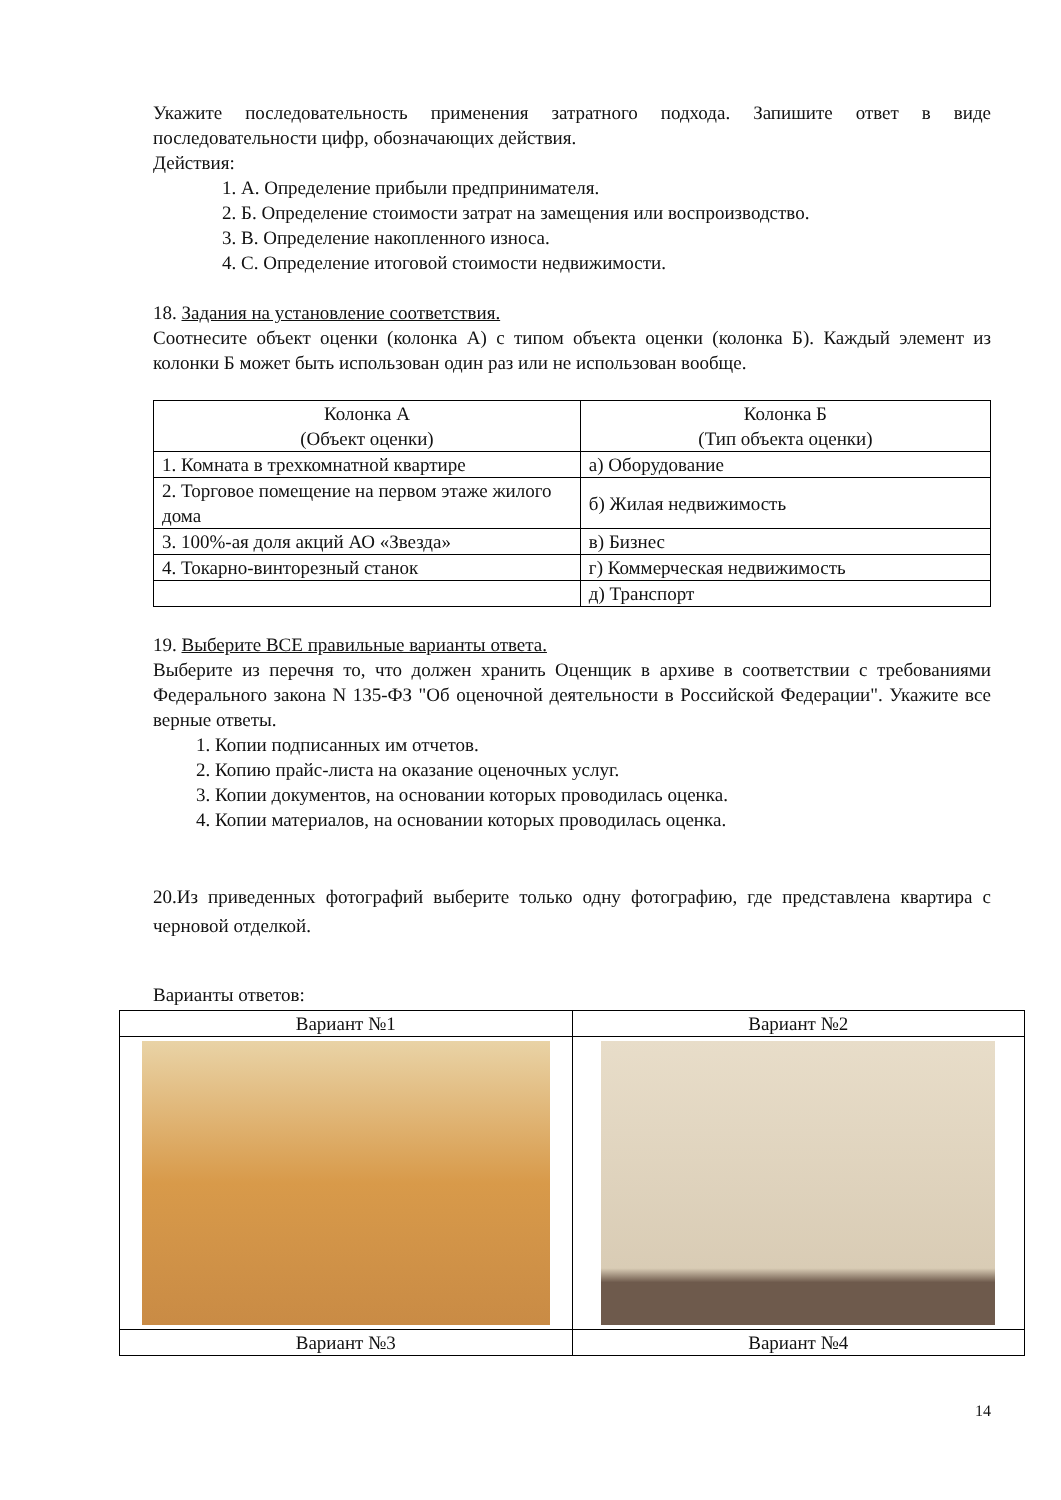Укажите последовательность применения затратного подхода. Запишите ответ в виде последовательности цифр, обозначающих действия.
Действия:
1. А. Определение прибыли предпринимателя.
2. Б. Определение стоимости затрат на замещения или воспроизводство.
3. В. Определение накопленного износа.
4. С. Определение итоговой стоимости недвижимости.
18. Задания на установление соответствия.
Соотнесите объект оценки (колонка А) с типом объекта оценки (колонка Б). Каждый элемент из колонки Б может быть использован один раз или не использован вообще.
| Колонка А (Объект оценки) | Колонка Б (Тип объекта оценки) |
| 1. Комната в трехкомнатной квартире | а) Оборудование |
| 2. Торговое помещение на первом этаже жилого дома | б) Жилая недвижимость |
| 3. 100%-ая доля акций АО «Звезда» | в) Бизнес |
| 4. Токарно-винторезный станок | г) Коммерческая недвижимость |
| | д) Транспорт |
19. Выберите ВСЕ правильные варианты ответа.
Выберите из перечня то, что должен хранить Оценщик в архиве в соответствии с требованиями Федерального закона N 135-ФЗ "Об оценочной деятельности в Российской Федерации". Укажите все верные ответы.
1. Копии подписанных им отчетов.
2. Копию прайс-листа на оказание оценочных услуг.
3. Копии документов, на основании которых проводилась оценка.
4. Копии материалов, на основании которых проводилась оценка.
20.Из приведенных фотографий выберите только одну фотографию, где представлена квартира с черновой отделкой.
Варианты ответов:
| Вариант №1 | Вариант №2 |
| Вариант №3 | Вариант №4 |
14